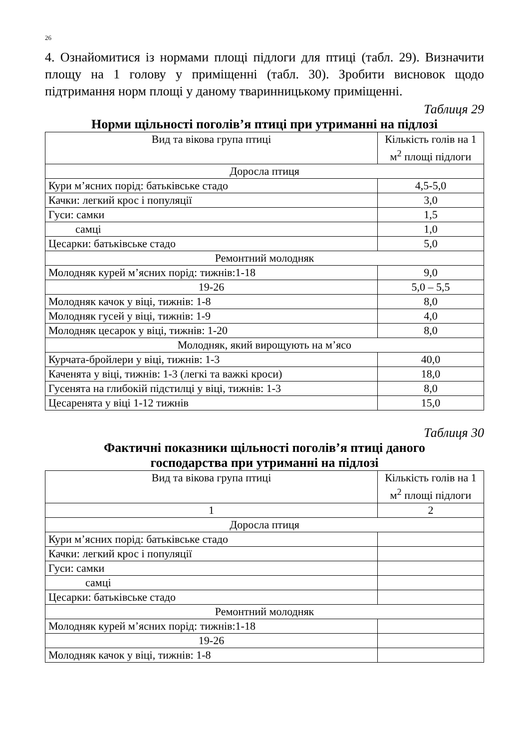26
4. Ознайомитися із нормами площі підлоги для птиці (табл. 29). Визначити площу на 1 голову у приміщенні (табл. 30). Зробити висновок щодо підтримання норм площі у даному тваринницькому приміщенні.
Таблиця 29
Норми щільності поголів’я птиці при утриманні на підлозі
| Вид та вікова група птиці | Кількість голів на 1 м<sup>2</sup> площі підлоги |
| --- | --- |
| Доросла птиця | |
| Кури м’ясних порід: батьківське стадо | 4,5-5,0 |
| Качки: легкий крос і популяції | 3,0 |
| Гуси: самки | 1,5 |
| самці | 1,0 |
| Цесарки: батьківське стадо | 5,0 |
| Ремонтний молодняк | |
| Молодняк курей м’ясних порід: тижнів:1-18 | 9,0 |
| 19-26 | 5,0 – 5,5 |
| Молодняк качок у віці, тижнів: 1-8 | 8,0 |
| Молодняк гусей у віці, тижнів: 1-9 | 4,0 |
| Молодняк цесарок у віці, тижнів: 1-20 | 8,0 |
| Молодняк, який вирощують на м’ясо | |
| Курчата-бройлери у віці, тижнів: 1-3 | 40,0 |
| Каченята у віці, тижнів: 1-3 (легкі та важкі кроси) | 18,0 |
| Гусенята на глибокій підстилці у віці, тижнів: 1-3 | 8,0 |
| Цесаренята у віці 1-12 тижнів | 15,0 |
Таблиця 30
Фактичні показники щільності поголів’я птиці даного
господарства при утриманні на підлозі
| Вид та вікова група птиці | Кількість голів на 1 м<sup>2</sup> площі підлоги |
| --- | --- |
| 1 | 2 |
| Доросла птиця | |
| Кури м’ясних порід: батьківське стадо | |
| Качки: легкий крос і популяції | |
| Гуси: самки | |
| самці | |
| Цесарки: батьківське стадо | |
| Ремонтний молодняк | |
| Молодняк курей м’ясних порід: тижнів:1-18 | |
| 19-26 | |
| Молодняк качок у віці, тижнів: 1-8 | |